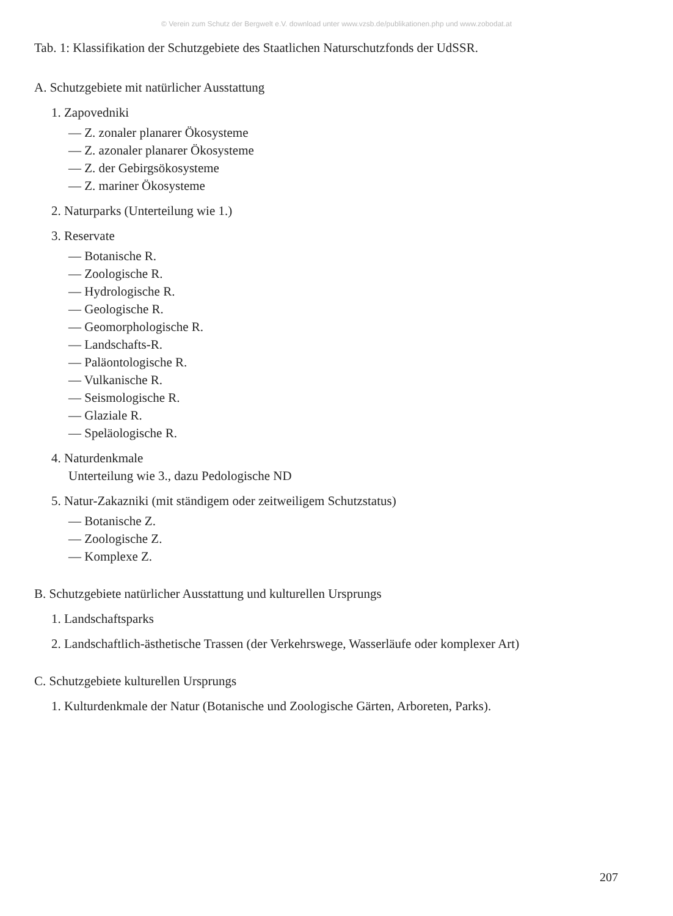© Verein zum Schutz der Bergwelt e.V. download unter www.vzsb.de/publikationen.php und www.zobodat.at
Tab. 1: Klassifikation der Schutzgebiete des Staatlichen Naturschutzfonds der UdSSR.
A. Schutzgebiete mit natürlicher Ausstattung
1. Zapovedniki
— Z. zonaler planarer Ökosysteme
— Z. azonaler planarer Ökosysteme
— Z. der Gebirgsökosysteme
— Z. mariner Ökosysteme
2. Naturparks (Unterteilung wie 1.)
3. Reservate
— Botanische R.
— Zoologische R.
— Hydrologische R.
— Geologische R.
— Geomorphologische R.
— Landschafts-R.
— Paläontologische R.
— Vulkanische R.
— Seismologische R.
— Glaziale R.
— Speläologische R.
4. Naturdenkmale
Unterteilung wie 3., dazu Pedologische ND
5. Natur-Zakazniki (mit ständigem oder zeitweiligem Schutzstatus)
— Botanische Z.
— Zoologische Z.
— Komplexe Z.
B. Schutzgebiete natürlicher Ausstattung und kulturellen Ursprungs
1. Landschaftsparks
2. Landschaftlich-ästhetische Trassen (der Verkehrswege, Wasserläufe oder komplexer Art)
C. Schutzgebiete kulturellen Ursprungs
1. Kulturdenkmale der Natur (Botanische und Zoologische Gärten, Arboreten, Parks).
207